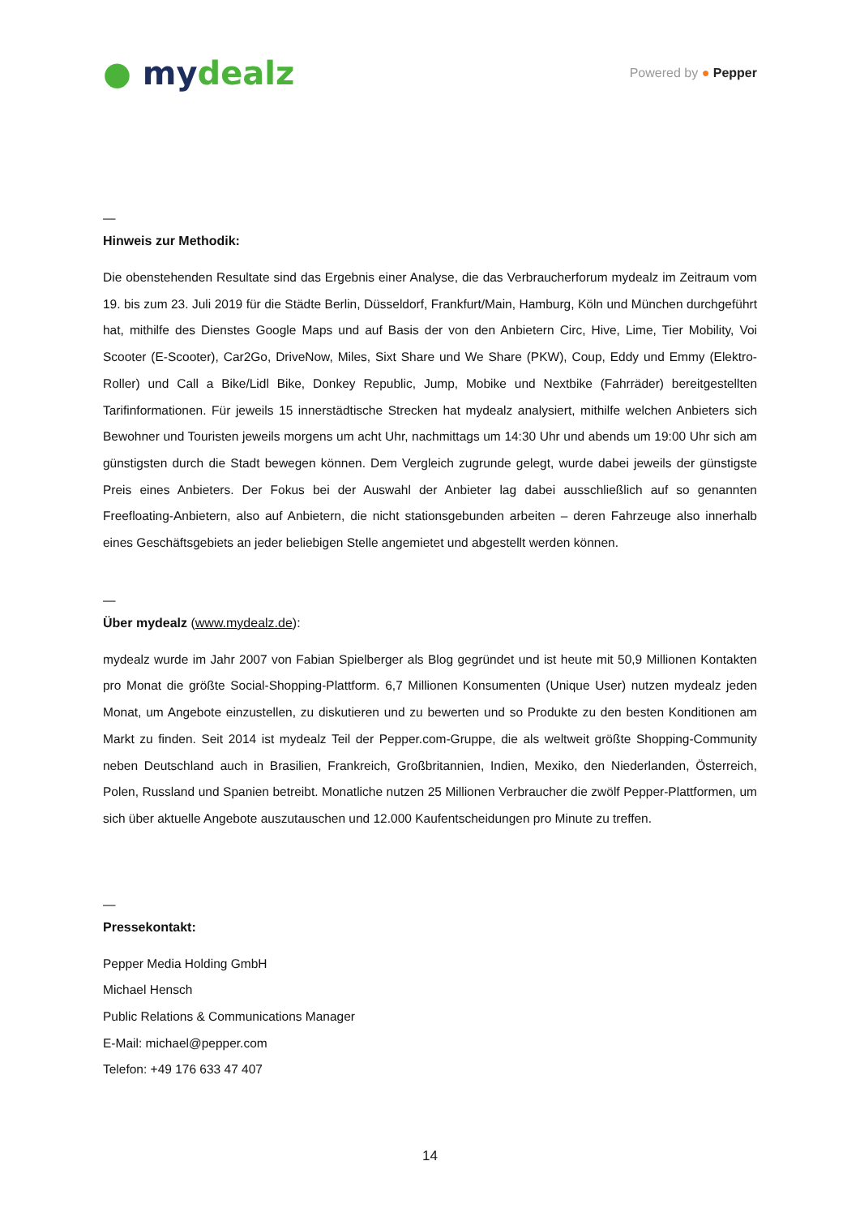● my dealz
Powered by ● Pepper
—
Hinweis zur Methodik:
Die obenstehenden Resultate sind das Ergebnis einer Analyse, die das Verbraucherforum mydealz im Zeitraum vom 19. bis zum 23. Juli 2019 für die Städte Berlin, Düsseldorf, Frankfurt/Main, Hamburg, Köln und München durchgeführt hat, mithilfe des Dienstes Google Maps und auf Basis der von den Anbietern Circ, Hive, Lime, Tier Mobility, Voi Scooter (E-Scooter), Car2Go, DriveNow, Miles, Sixt Share und We Share (PKW), Coup, Eddy und Emmy (Elektro-Roller) und Call a Bike/Lidl Bike, Donkey Republic, Jump, Mobike und Nextbike (Fahrräder) bereitgestellten Tarifinformationen. Für jeweils 15 innerstädtische Strecken hat mydealz analysiert, mithilfe welchen Anbieters sich Bewohner und Touristen jeweils morgens um acht Uhr, nachmittags um 14:30 Uhr und abends um 19:00 Uhr sich am günstigsten durch die Stadt bewegen können. Dem Vergleich zugrunde gelegt, wurde dabei jeweils der günstigste Preis eines Anbieters. Der Fokus bei der Auswahl der Anbieter lag dabei ausschließlich auf so genannten Freefloating-Anbietern, also auf Anbietern, die nicht stationsgebunden arbeiten – deren Fahrzeuge also innerhalb eines Geschäftsgebiets an jeder beliebigen Stelle angemietet und abgestellt werden können.
—
Über mydealz (www.mydealz.de):
mydealz wurde im Jahr 2007 von Fabian Spielberger als Blog gegründet und ist heute mit 50,9 Millionen Kontakten pro Monat die größte Social-Shopping-Plattform. 6,7 Millionen Konsumenten (Unique User) nutzen mydealz jeden Monat, um Angebote einzustellen, zu diskutieren und zu bewerten und so Produkte zu den besten Konditionen am Markt zu finden. Seit 2014 ist mydealz Teil der Pepper.com-Gruppe, die als weltweit größte Shopping-Community neben Deutschland auch in Brasilien, Frankreich, Großbritannien, Indien, Mexiko, den Niederlanden, Österreich, Polen, Russland und Spanien betreibt. Monatliche nutzen 25 Millionen Verbraucher die zwölf Pepper-Plattformen, um sich über aktuelle Angebote auszutauschen und 12.000 Kaufentscheidungen pro Minute zu treffen.
—
Pressekontakt:
Pepper Media Holding GmbH
Michael Hensch
Public Relations & Communications Manager
E-Mail: michael@pepper.com
Telefon: +49 176 633 47 407
14